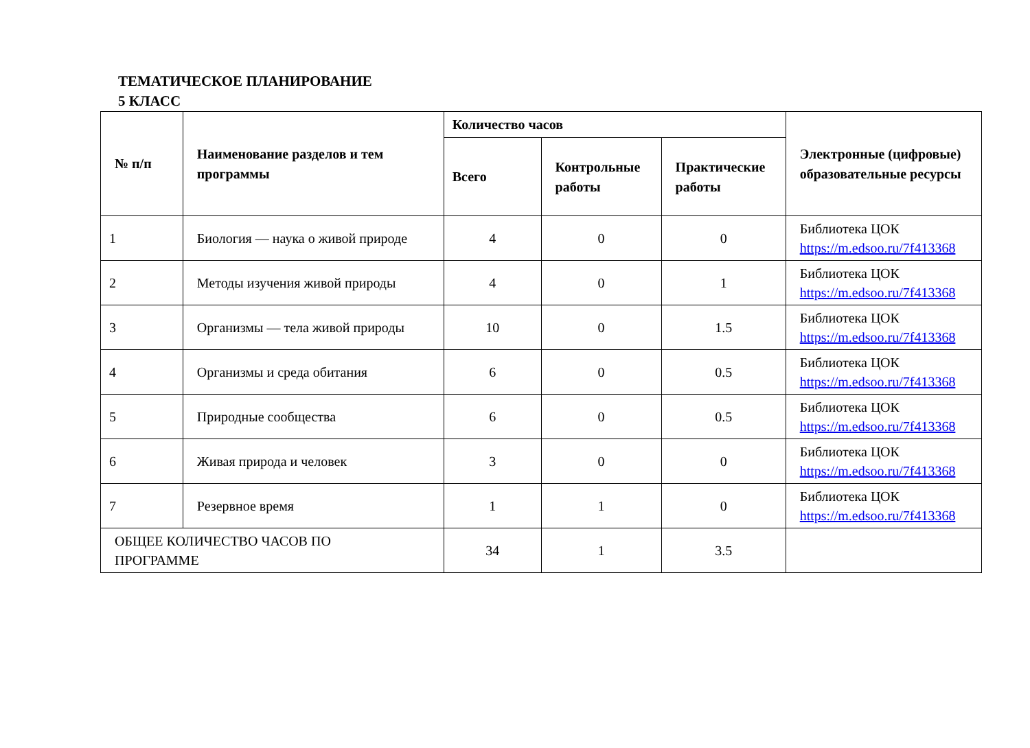ТЕМАТИЧЕСКОЕ ПЛАНИРОВАНИЕ
5 КЛАСС
| № п/п | Наименование разделов и тем программы | Количество часов | | | Электронные (цифровые) образовательные ресурсы |
| --- | --- | --- | --- | --- | --- |
| | | Всего | Контрольные работы | Практические работы | |
| 1 | Биология — наука о живой природе | 4 | 0 | 0 | Библиотека ЦОК https://m.edsoo.ru/7f413368 |
| 2 | Методы изучения живой природы | 4 | 0 | 1 | Библиотека ЦОК https://m.edsoo.ru/7f413368 |
| 3 | Организмы — тела живой природы | 10 | 0 | 1.5 | Библиотека ЦОК https://m.edsoo.ru/7f413368 |
| 4 | Организмы и среда обитания | 6 | 0 | 0.5 | Библиотека ЦОК https://m.edsoo.ru/7f413368 |
| 5 | Природные сообщества | 6 | 0 | 0.5 | Библиотека ЦОК https://m.edsoo.ru/7f413368 |
| 6 | Живая природа и человек | 3 | 0 | 0 | Библиотека ЦОК https://m.edsoo.ru/7f413368 |
| 7 | Резервное время | 1 | 1 | 0 | Библиотека ЦОК https://m.edsoo.ru/7f413368 |
| ОБЩЕЕ КОЛИЧЕСТВО ЧАСОВ ПО ПРОГРАММЕ | | 34 | 1 | 3.5 | |